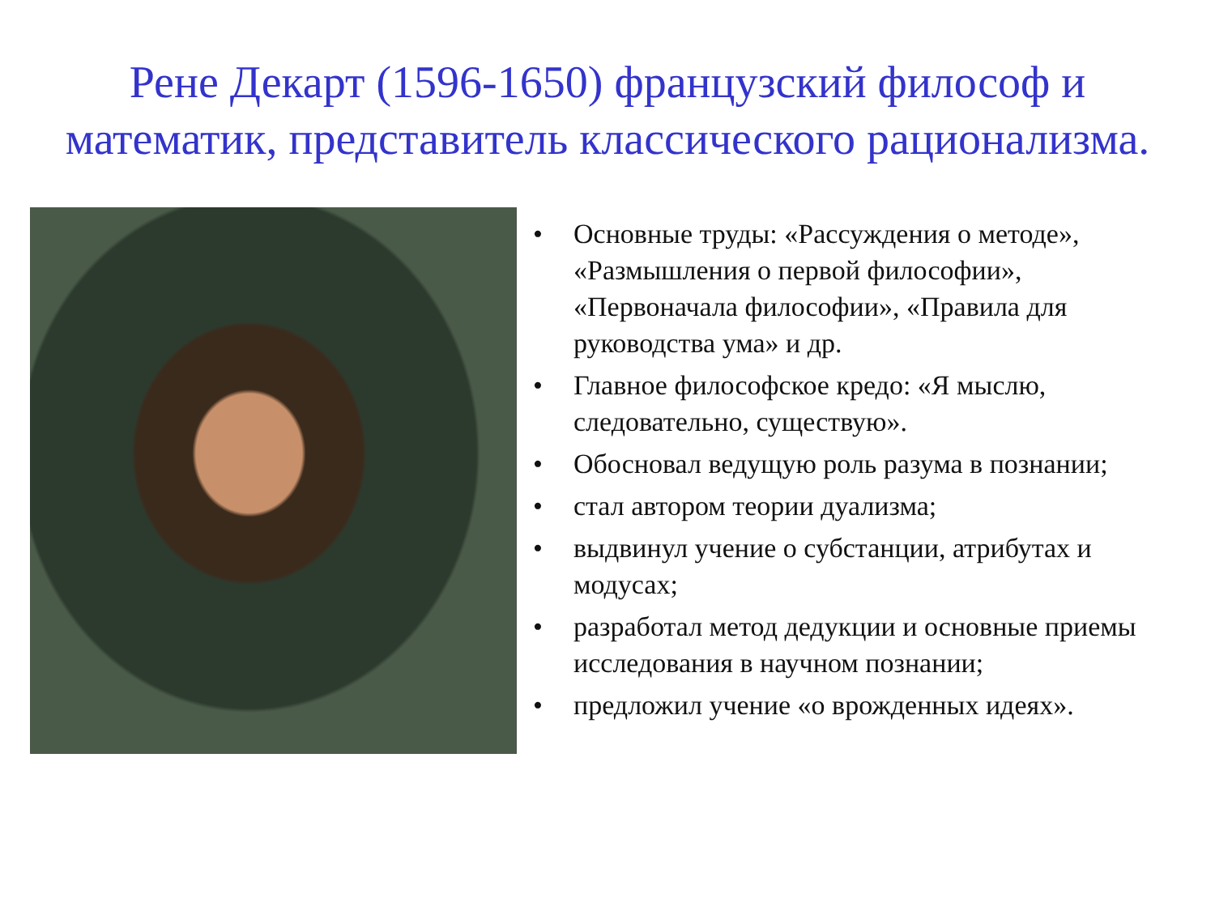Рене Декарт (1596-1650) французский философ и математик, представитель классического рационализма.
• Основные труды: «Рассуждения о методе», «Размышления о первой философии», «Первоначала философии», «Правила для руководства ума» и др.
• Главное философское кредо: «Я мыслю, следовательно, существую».
• Обосновал ведущую роль разума в познании;
• стал автором теории дуализма;
• выдвинул учение о субстанции, атрибутах и модусах;
• разработал метод дедукции и основные приемы исследования в научном познании;
• предложил учение «о врожденных идеях».